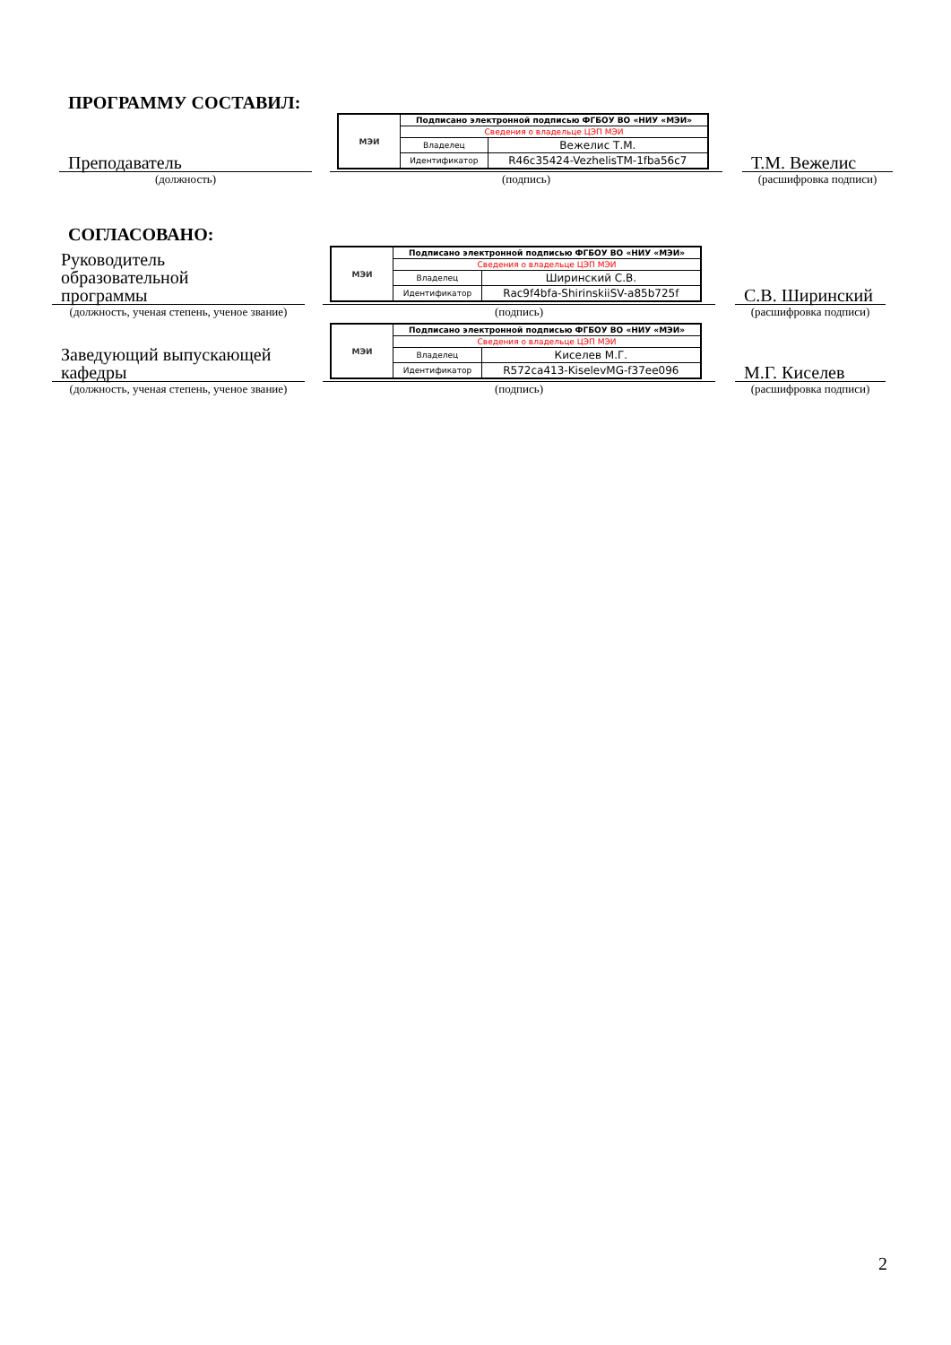ПРОГРАММУ СОСТАВИЛ:
Преподаватель
(должность)
| МЭИ | Подписано электронной подписью ФГБОУ ВО «НИУ «МЭИ» | |
| | Сведения о владельце ЦЭП МЭИ | |
| | Владелец | Вежелис Т.М. |
| | Идентификатор | R46c35424-VezhelisTM-1fba56c7 |
(подпись)
Т.М. Вежелис
(расшифровка подписи)
СОГЛАСОВАНО:
Руководитель
образовательной
программы
(должность, ученая степень, ученое звание)
| МЭИ | Подписано электронной подписью ФГБОУ ВО «НИУ «МЭИ» | |
| | Сведения о владельце ЦЭП МЭИ | |
| | Владелец | Ширинский С.В. |
| | Идентификатор | Rac9f4bfa-ShirinskiiSV-a85b725f |
(подпись)
С.В. Ширинский
(расшифровка подписи)
Заведующий выпускающей
кафедры
(должность, ученая степень, ученое звание)
| МЭИ | Подписано электронной подписью ФГБОУ ВО «НИУ «МЭИ» | |
| | Сведения о владельце ЦЭП МЭИ | |
| | Владелец | Киселев М.Г. |
| | Идентификатор | R572ca413-KiselevMG-f37ee096 |
(подпись)
М.Г. Киселев
(расшифровка подписи)
2